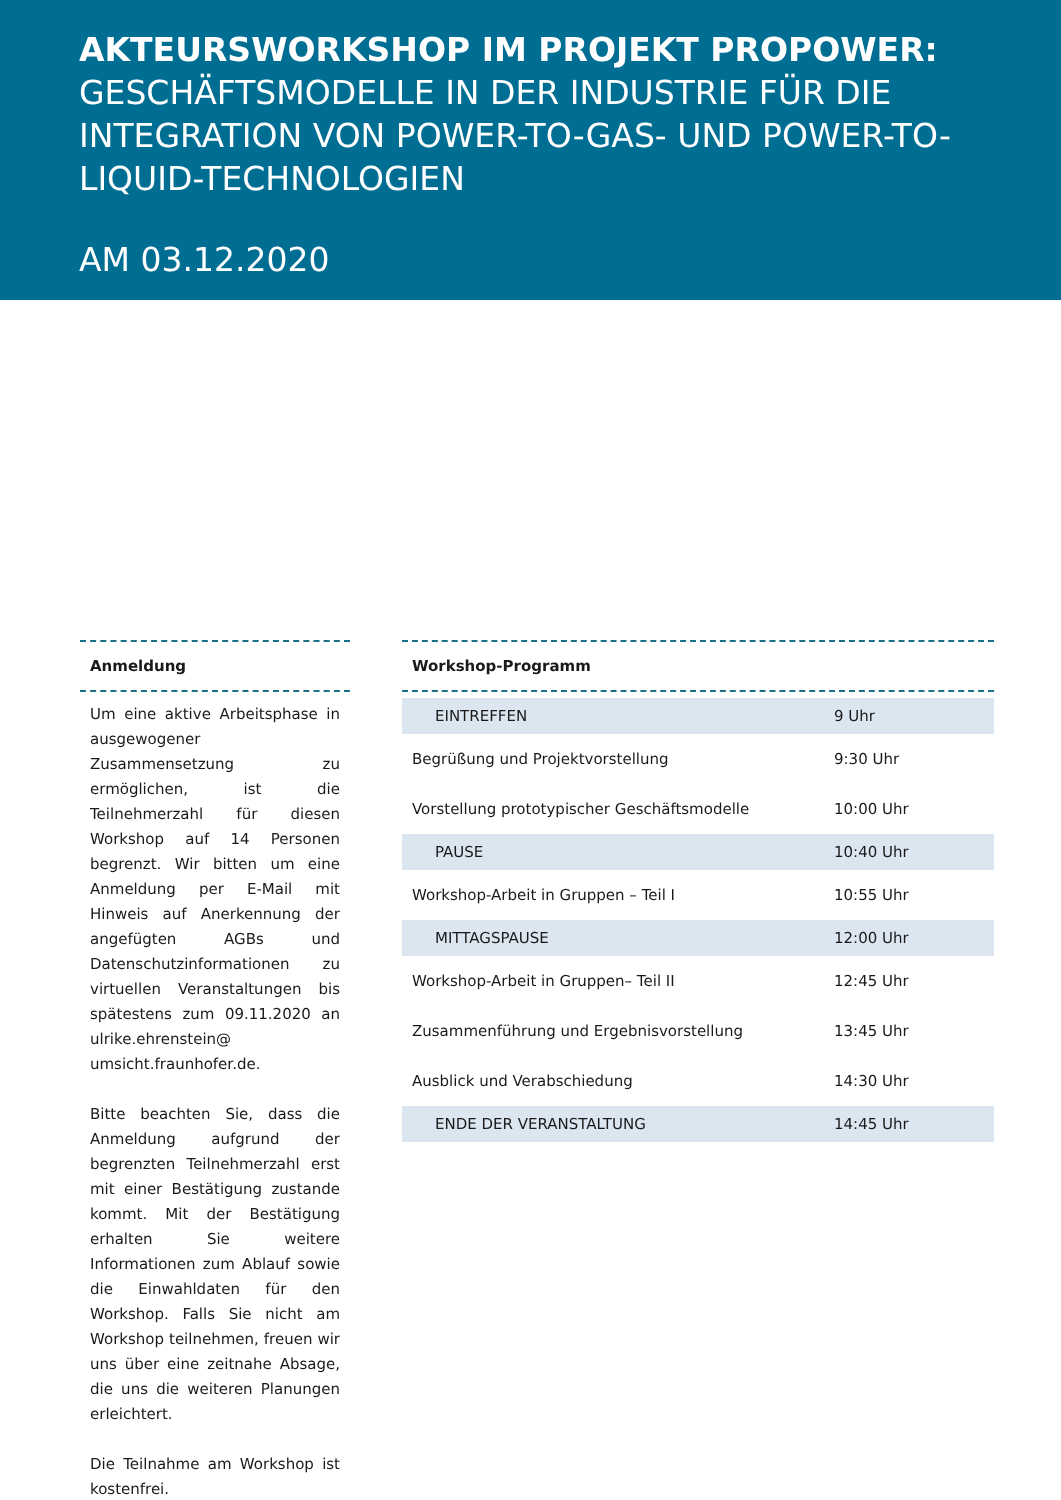AKTEURSWORKSHOP IM PROJEKT PROPOWER:
GESCHÄFTSMODELLE IN DER INDUSTRIE FÜR DIE INTEGRATION VON POWER-TO-GAS- UND POWER-TO-LIQUID-TECHNOLOGIEN
AM 03.12.2020
Anmeldung
Um eine aktive Arbeitsphase in ausgewogener Zusammensetzung zu ermöglichen, ist die Teilnehmerzahl für diesen Workshop auf 14 Personen begrenzt. Wir bitten um eine Anmeldung per E-Mail mit Hinweis auf Anerkennung der angefügten AGBs und Datenschutzinformationen zu virtuellen Veranstaltungen bis spätestens zum 09.11.2020 an ulrike.ehrenstein@ umsicht.fraunhofer.de.
Bitte beachten Sie, dass die Anmeldung aufgrund der begrenzten Teilnehmerzahl erst mit einer Bestätigung zustande kommt. Mit der Bestätigung erhalten Sie weitere Informationen zum Ablauf sowie die Einwahldaten für den Workshop. Falls Sie nicht am Workshop teilnehmen, freuen wir uns über eine zeitnahe Absage, die uns die weiteren Planungen erleichtert.
Die Teilnahme am Workshop ist kostenfrei.
Workshop-Programm
| EINTREFFEN | 9 Uhr |
| Begrüßung und Projektvorstellung | 9:30 Uhr |
| Vorstellung prototypischer Geschäftsmodelle | 10:00 Uhr |
| PAUSE | 10:40 Uhr |
| Workshop-Arbeit in Gruppen – Teil I | 10:55 Uhr |
| MITTAGSPAUSE | 12:00 Uhr |
| Workshop-Arbeit in Gruppen– Teil II | 12:45 Uhr |
| Zusammenführung und Ergebnisvorstellung | 13:45 Uhr |
| Ausblick und Verabschiedung | 14:30 Uhr |
| ENDE DER VERANSTALTUNG | 14:45 Uhr |